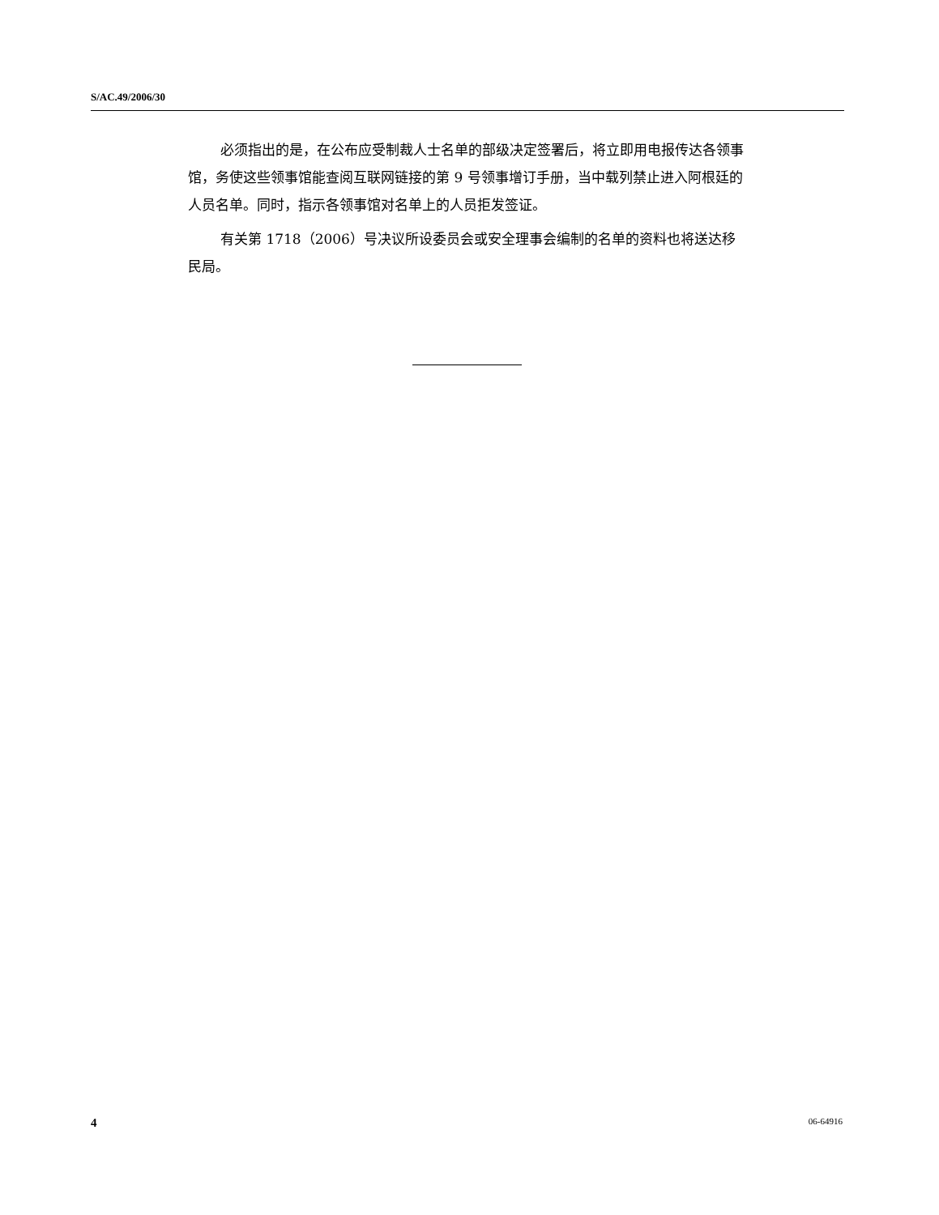S/AC.49/2006/30
必须指出的是，在公布应受制裁人士名单的部级决定签署后，将立即用电报传达各领事馆，务使这些领事馆能查阅互联网链接的第 9 号领事增订手册，当中载列禁止进入阿根廷的人员名单。同时，指示各领事馆对名单上的人员拒发签证。
有关第 1718（2006）号决议所设委员会或安全理事会编制的名单的资料也将送达移民局。
4 06-64916